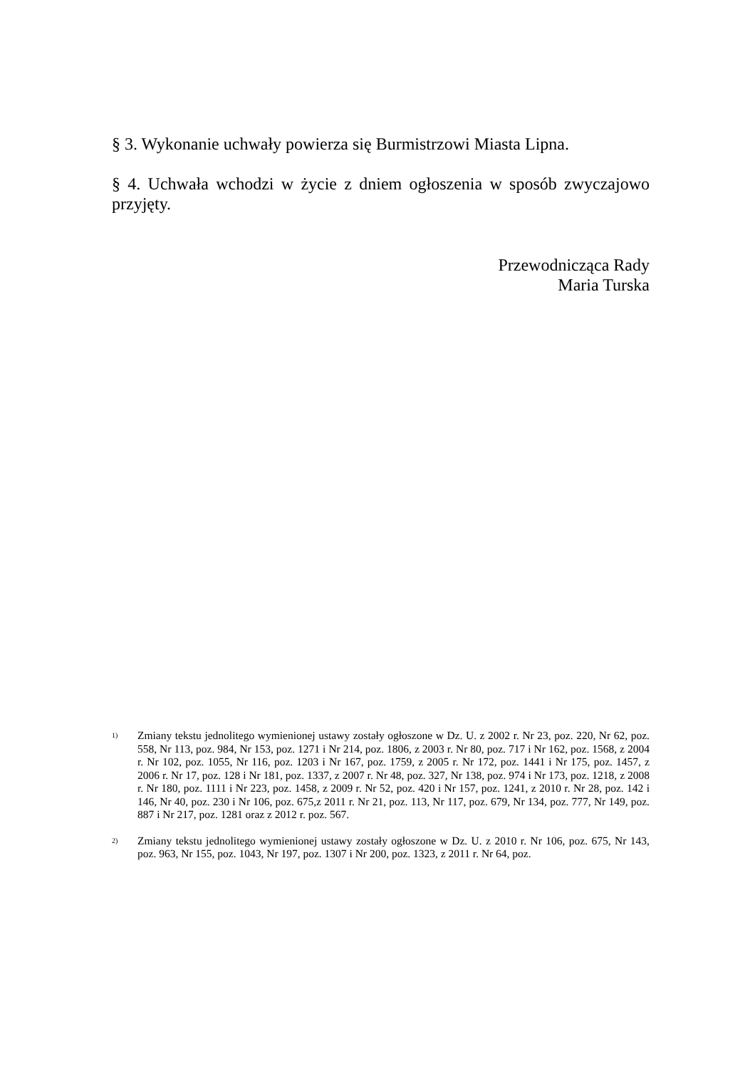§ 3. Wykonanie uchwały powierza się Burmistrzowi Miasta Lipna.
§ 4. Uchwała wchodzi w życie z dniem ogłoszenia w sposób zwyczajowo przyjęty.
Przewodnicząca Rady
Maria Turska
<sup>1)</sup> Zmiany tekstu jednolitego wymienionej ustawy zostały ogłoszone w Dz. U. z 2002 r. Nr 23, poz. 220, Nr 62, poz. 558, Nr 113, poz. 984, Nr 153, poz. 1271 i Nr 214, poz. 1806, z 2003 r. Nr 80, poz. 717 i Nr 162, poz. 1568, z 2004 r. Nr 102, poz. 1055, Nr 116, poz. 1203 i Nr 167, poz. 1759, z 2005 r. Nr 172, poz. 1441 i Nr 175, poz. 1457, z 2006 r. Nr 17, poz. 128 i Nr 181, poz. 1337, z 2007 r. Nr 48, poz. 327, Nr 138, poz. 974 i Nr 173, poz. 1218, z 2008 r. Nr 180, poz. 1111 i Nr 223, poz. 1458, z 2009 r. Nr 52, poz. 420 i Nr 157, poz. 1241, z 2010 r. Nr 28, poz. 142 i 146, Nr 40, poz. 230 i Nr 106, poz. 675,z 2011 r. Nr 21, poz. 113, Nr 117, poz. 679, Nr 134, poz. 777, Nr 149, poz. 887 i Nr 217, poz. 1281 oraz z 2012 r. poz. 567.
<sup>2)</sup> Zmiany tekstu jednolitego wymienionej ustawy zostały ogłoszone w Dz. U. z 2010 r. Nr 106, poz. 675, Nr 143, poz. 963, Nr 155, poz. 1043, Nr 197, poz. 1307 i Nr 200, poz. 1323, z 2011 r. Nr 64, poz.